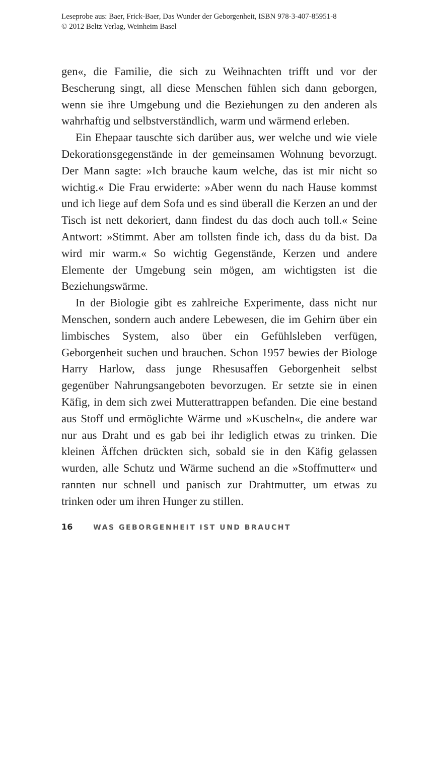Leseprobe aus: Baer, Frick-Baer, Das Wunder der Geborgenheit, ISBN 978-3-407-85951-8
© 2012 Beltz Verlag, Weinheim Basel
gen«, die Familie, die sich zu Weihnachten trifft und vor der Bescherung singt, all diese Menschen fühlen sich dann geborgen, wenn sie ihre Umgebung und die Beziehungen zu den anderen als wahrhaftig und selbstverständlich, warm und wärmend erleben.
Ein Ehepaar tauschte sich darüber aus, wer welche und wie viele Dekorationsgegenstände in der gemeinsamen Wohnung bevorzugt. Der Mann sagte: »Ich brauche kaum welche, das ist mir nicht so wichtig.« Die Frau erwiderte: »Aber wenn du nach Hause kommst und ich liege auf dem Sofa und es sind überall die Kerzen an und der Tisch ist nett dekoriert, dann findest du das doch auch toll.« Seine Antwort: »Stimmt. Aber am tollsten finde ich, dass du da bist. Da wird mir warm.« So wichtig Gegenstände, Kerzen und andere Elemente der Umgebung sein mögen, am wichtigsten ist die Beziehungswärme.
In der Biologie gibt es zahlreiche Experimente, dass nicht nur Menschen, sondern auch andere Lebewesen, die im Gehirn über ein limbisches System, also über ein Gefühlsleben verfügen, Geborgenheit suchen und brauchen. Schon 1957 bewies der Biologe Harry Harlow, dass junge Rhesusaffen Geborgenheit selbst gegenüber Nahrungsangeboten bevorzugen. Er setzte sie in einen Käfig, in dem sich zwei Mutterattrappen befanden. Die eine bestand aus Stoff und ermöglichte Wärme und »Kuscheln«, die andere war nur aus Draht und es gab bei ihr lediglich etwas zu trinken. Die kleinen Äffchen drückten sich, sobald sie in den Käfig gelassen wurden, alle Schutz und Wärme suchend an die »Stoffmutter« und rannten nur schnell und panisch zur Drahtmutter, um etwas zu trinken oder um ihren Hunger zu stillen.
16 WAS GEBORGENHEIT IST UND BRAUCHT